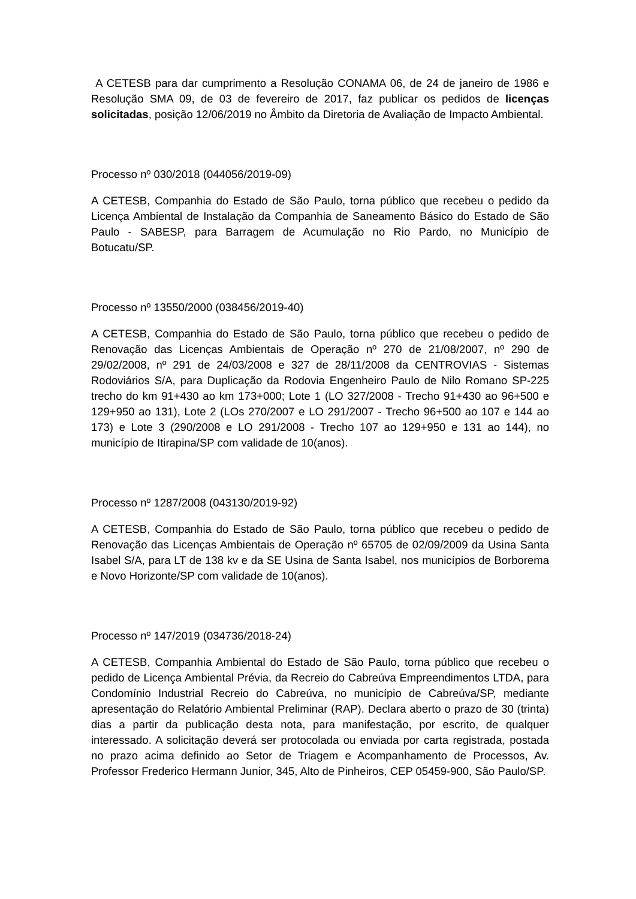A CETESB para dar cumprimento a Resolução CONAMA 06, de 24 de janeiro de 1986 e Resolução SMA 09, de 03 de fevereiro de 2017, faz publicar os pedidos de licenças solicitadas, posição 12/06/2019 no Âmbito da Diretoria de Avaliação de Impacto Ambiental.
Processo nº 030/2018 (044056/2019-09)
A CETESB, Companhia do Estado de São Paulo, torna público que recebeu o pedido da Licença Ambiental de Instalação da Companhia de Saneamento Básico do Estado de São Paulo - SABESP, para Barragem de Acumulação no Rio Pardo, no Município de Botucatu/SP.
Processo nº 13550/2000 (038456/2019-40)
A CETESB, Companhia do Estado de São Paulo, torna público que recebeu o pedido de Renovação das Licenças Ambientais de Operação nº 270 de 21/08/2007, nº 290 de 29/02/2008, nº 291 de 24/03/2008 e 327 de 28/11/2008 da CENTROVIAS - Sistemas Rodoviários S/A, para Duplicação da Rodovia Engenheiro Paulo de Nilo Romano SP-225 trecho do km 91+430 ao km 173+000; Lote 1 (LO 327/2008 - Trecho 91+430 ao 96+500 e 129+950 ao 131), Lote 2 (LOs 270/2007 e LO 291/2007 - Trecho 96+500 ao 107 e 144 ao 173) e Lote 3 (290/2008 e LO 291/2008 - Trecho 107 ao 129+950 e 131 ao 144), no município de Itirapina/SP com validade de 10(anos).
Processo nº 1287/2008 (043130/2019-92)
A CETESB, Companhia do Estado de São Paulo, torna público que recebeu o pedido de Renovação das Licenças Ambientais de Operação nº 65705 de 02/09/2009 da Usina Santa Isabel S/A, para LT de 138 kv e da SE Usina de Santa Isabel, nos municípios de Borborema e Novo Horizonte/SP com validade de 10(anos).
Processo nº 147/2019 (034736/2018-24)
A CETESB, Companhia Ambiental do Estado de São Paulo, torna público que recebeu o pedido de Licença Ambiental Prévia, da Recreio do Cabreúva Empreendimentos LTDA, para Condomínio Industrial Recreio do Cabreúva, no município de Cabreúva/SP, mediante apresentação do Relatório Ambiental Preliminar (RAP). Declara aberto o prazo de 30 (trinta) dias a partir da publicação desta nota, para manifestação, por escrito, de qualquer interessado. A solicitação deverá ser protocolada ou enviada por carta registrada, postada no prazo acima definido ao Setor de Triagem e Acompanhamento de Processos, Av. Professor Frederico Hermann Junior, 345, Alto de Pinheiros, CEP 05459-900, São Paulo/SP.